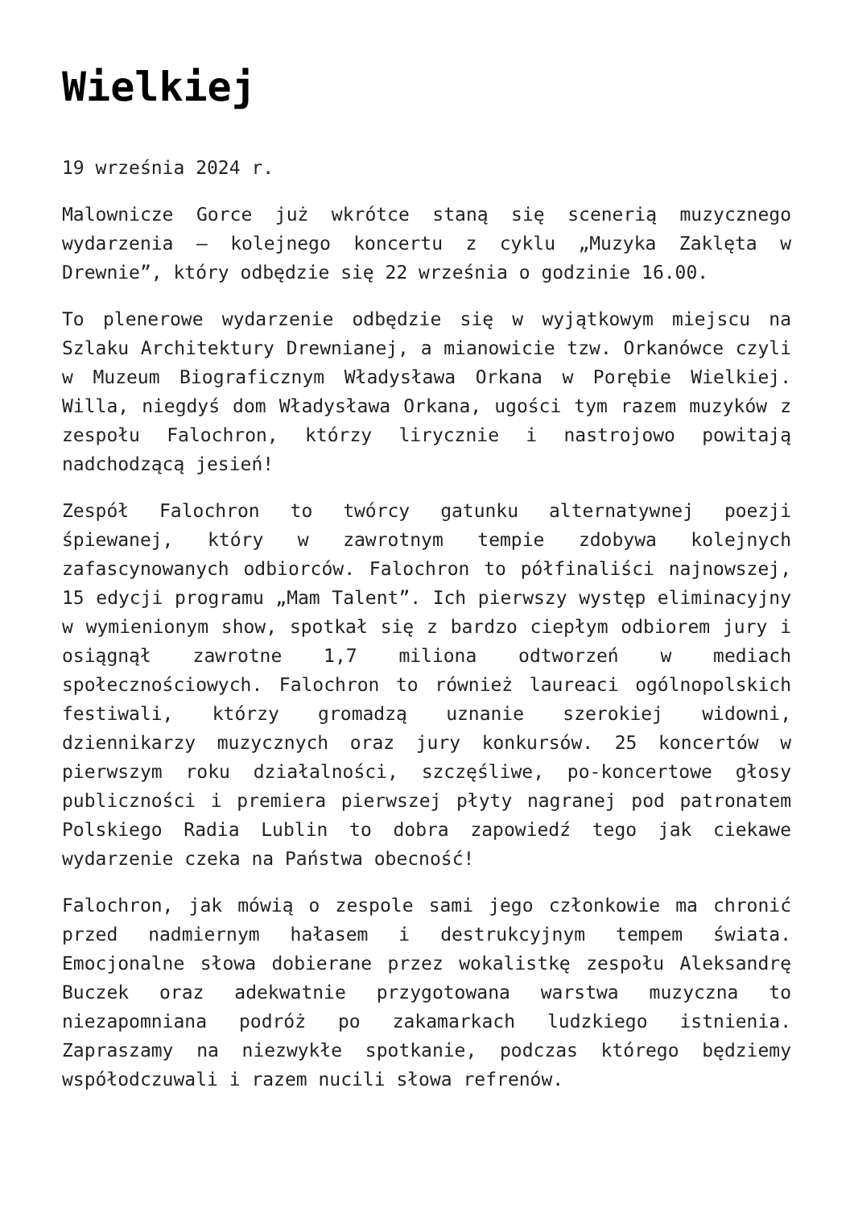Wielkiej
19 września 2024 r.
Malownicze Gorce już wkrótce staną się scenerią muzycznego wydarzenia – kolejnego koncertu z cyklu „Muzyka Zaklęta w Drewnie”, który odbędzie się 22 września o godzinie 16.00.
To plenerowe wydarzenie odbędzie się w wyjątkowym miejscu na Szlaku Architektury Drewnianej, a mianowicie tzw. Orkanówce czyli w Muzeum Biograficznym Władysława Orkana w Porębie Wielkiej. Willa, niegdyś dom Władysława Orkana, ugości tym razem muzyków z zespołu Falochron, którzy lirycznie i nastrojowo powitają nadchodzącą jesień!
Zespół Falochron to twórcy gatunku alternatywnej poezji śpiewanej, który w zawrotnym tempie zdobywa kolejnych zafascynowanych odbiorców. Falochron to półfinaliści najnowszej, 15 edycji programu „Mam Talent”. Ich pierwszy występ eliminacyjny w wymienionym show, spotkał się z bardzo ciepłym odbiorem jury i osiągnął zawrotne 1,7 miliona odtworzeń w mediach społecznościowych. Falochron to również laureaci ogólnopolskich festiwali, którzy gromadzą uznanie szerokiej widowni, dziennikarzy muzycznych oraz jury konkursów. 25 koncertów w pierwszym roku działalności, szczęśliwe, po-koncertowe głosy publiczności i premiera pierwszej płyty nagranej pod patronatem Polskiego Radia Lublin to dobra zapowiedź tego jak ciekawe wydarzenie czeka na Państwa obecność!
Falochron, jak mówią o zespole sami jego członkowie ma chronić przed nadmiernym hałasem i destrukcyjnym tempem świata. Emocjonalne słowa dobierane przez wokalistkę zespołu Aleksandrę Buczek oraz adekwatnie przygotowana warstwa muzyczna to niezapomniana podróż po zakamarkach ludzkiego istnienia. Zapraszamy na niezwykłe spotkanie, podczas którego będziemy współodczuwali i razem nucili słowa refrenów.